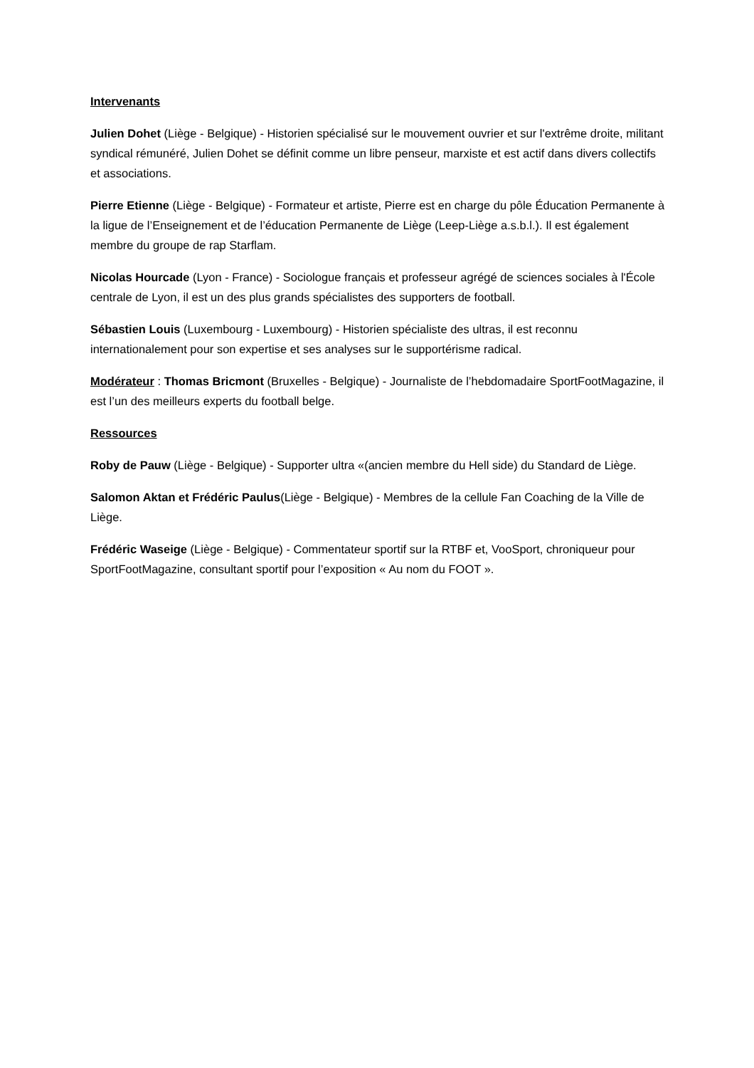Intervenants
Julien Dohet (Liège - Belgique) - Historien spécialisé sur le mouvement ouvrier et sur l'extrême droite, militant syndical rémunéré, Julien Dohet se définit comme un libre penseur, marxiste et est actif dans divers collectifs et associations.
Pierre Etienne (Liège - Belgique) - Formateur et artiste, Pierre est en charge du pôle Éducation Permanente à la ligue de l’Enseignement et de l’éducation Permanente de Liège (Leep-Liège a.s.b.l.). Il est également membre du groupe de rap Starflam.
Nicolas Hourcade (Lyon - France) - Sociologue français et professeur agrégé de sciences sociales à l'École centrale de Lyon, il est un des plus grands spécialistes des supporters de football.
Sébastien Louis (Luxembourg - Luxembourg) - Historien spécialiste des ultras, il est reconnu internationalement pour son expertise et ses analyses sur le supportérisme radical.
Modérateur : Thomas Bricmont (Bruxelles - Belgique) - Journaliste de l’hebdomadaire SportFootMagazine, il est l’un des meilleurs experts du football belge.
Ressources
Roby de Pauw (Liège - Belgique) - Supporter ultra «(ancien membre du Hell side) du Standard de Liège.
Salomon Aktan et Frédéric Paulus(Liège - Belgique) - Membres de la cellule Fan Coaching de la Ville de Liège.
Frédéric Waseige (Liège - Belgique) - Commentateur sportif sur la RTBF et, VooSport, chroniqueur pour SportFootMagazine, consultant sportif pour l’exposition « Au nom du FOOT ».